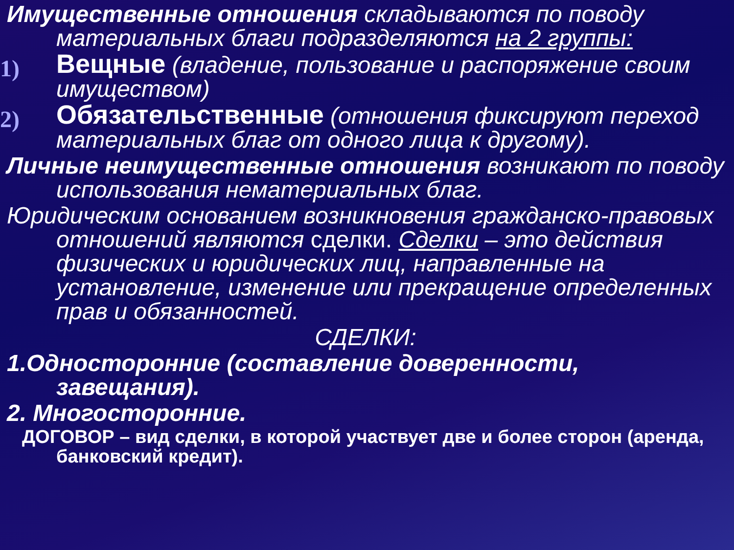Имущественные отношения складываются по поводу материальных благи подразделяются на 2 группы:
1)
Вещные (владение, пользование и распоряжение своим имуществом)
2)
Обязательственные (отношения фиксируют переход материальных благ от одного лица к другому).
Личные неимущественные отношения возникают по поводу использования нематериальных благ.
Юридическим основанием возникновения гражданско-правовых отношений являются сделки. Сделки – это действия физических и юридических лиц, направленные на установление, изменение или прекращение определенных прав и обязанностей.
СДЕЛКИ:
1.Односторонние (составление доверенности, завещания).
2. Многосторонние.
ДОГОВОР – вид сделки, в которой участвует две и более сторон (аренда, банковский кредит).